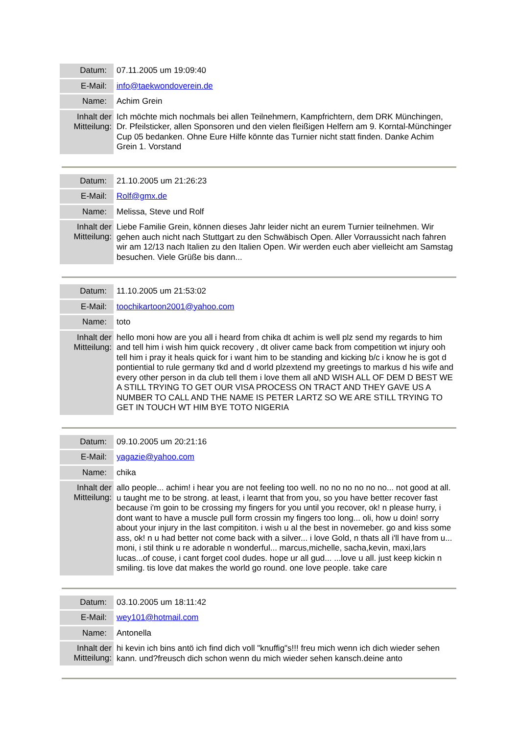| Datum: | 07.11.2005 um 19:09:40 |
| E-Mail: | info@taekwondoverein.de |
| Name: | Achim Grein |
| Inhalt der Mitteilung: | Ich möchte mich nochmals bei allen Teilnehmern, Kampfrichtern, dem DRK Münchingen, Dr. Pfeilsticker, allen Sponsoren und den vielen fleißigen Helfern am 9. Korntal-Münchinger Cup 05 bedanken. Ohne Eure Hilfe könnte das Turnier nicht statt finden. Danke Achim Grein 1. Vorstand |
| Datum: | 21.10.2005 um 21:26:23 |
| E-Mail: | Rolf@gmx.de |
| Name: | Melissa, Steve und Rolf |
| Inhalt der Mitteilung: | Liebe Familie Grein, können dieses Jahr leider nicht an eurem Turnier teilnehmen. Wir gehen auch nicht nach Stuttgart zu den Schwäbisch Open. Aller Vorraussicht nach fahren wir am 12/13 nach Italien zu den Italien Open. Wir werden euch aber vielleicht am Samstag besuchen. Viele Grüße bis dann... |
| Datum: | 11.10.2005 um 21:53:02 |
| E-Mail: | toochikartoon2001@yahoo.com |
| Name: | toto |
| Inhalt der Mitteilung: | hello moni how are you all i heard from chika dt achim is well plz send my regards to him and tell him i wish him quick recovery , dt oliver came back from competition wt injury ooh tell him i pray it heals quick for i want him to be standing and kicking b/c i know he is got d pontiential to rule germany tkd and d world plzextend my greetings to markus d his wife and every other person in da club tell them i love them all aND WISH ALL OF DEM D BEST WE A STILL TRYING TO GET OUR VISA PROCESS ON TRACT AND THEY GAVE US A NUMBER TO CALL AND THE NAME IS PETER LARTZ SO WE ARE STILL TRYING TO GET IN TOUCH WT HIM BYE TOTO NIGERIA |
| Datum: | 09.10.2005 um 20:21:16 |
| E-Mail: | yagazie@yahoo.com |
| Name: | chika |
| Inhalt der Mitteilung: | allo people... achim! i hear you are not feeling too well. no no no no no no... not good at all. u taught me to be strong. at least, i learnt that from you, so you have better recover fast because i'm goin to be crossing my fingers for you until you recover, ok! n please hurry, i dont want to have a muscle pull form crossin my fingers too long... oli, how u doin! sorry about your injury in the last compititon. i wish u al the best in novemeber. go and kiss some ass, ok! n u had better not come back with a silver... i love Gold, n thats all i'll have from u... moni, i stil think u re adorable n wonderful... marcus,michelle, sacha,kevin, maxi,lars lucas...of couse, i cant forget cool dudes. hope ur all gud... ...love u all. just keep kickin n smiling. tis love dat makes the world go round. one love people. take care |
| Datum: | 03.10.2005 um 18:11:42 |
| E-Mail: | wey101@hotmail.com |
| Name: | Antonella |
| Inhalt der Mitteilung: | hi kevin ich bins antö ich find dich voll "knuffig"s!!! freu mich wenn ich dich wieder sehen kann. und?freusch dich schon wenn du mich wieder sehen kansch.deine anto |